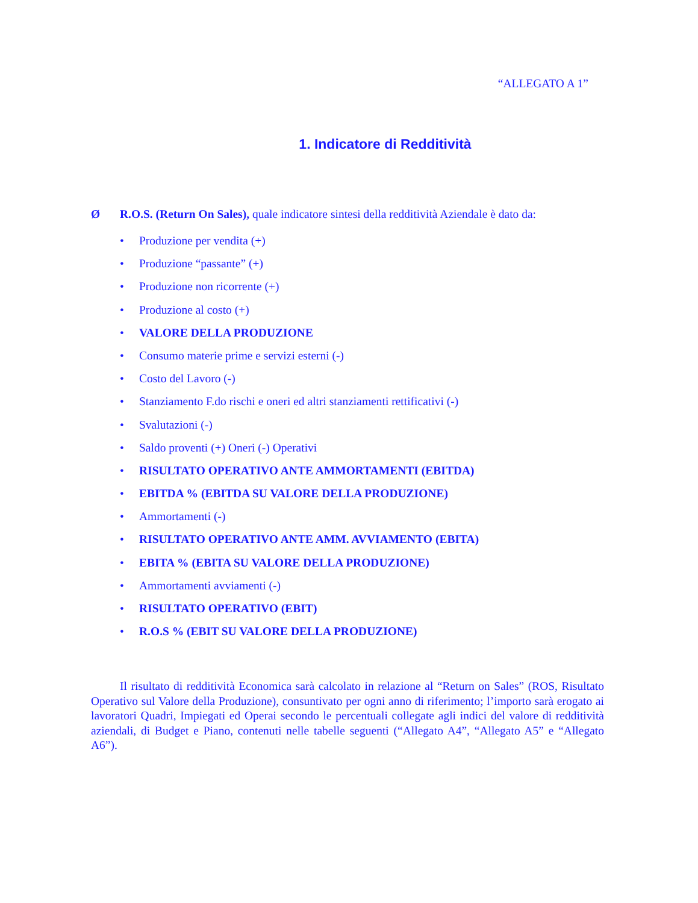“ALLEGATO A 1”
1. Indicatore di Redditività
Ø R.O.S. (Return On Sales), quale indicatore sintesi della redditività Aziendale è dato da:
• Produzione per vendita (+)
• Produzione “passante” (+)
• Produzione non ricorrente (+)
• Produzione al costo (+)
• VALORE DELLA PRODUZIONE
• Consumo materie prime e servizi esterni (-)
• Costo del Lavoro (-)
• Stanziamento F.do rischi e oneri ed altri stanziamenti rettificativi (-)
• Svalutazioni (-)
• Saldo proventi (+) Oneri (-) Operativi
• RISULTATO OPERATIVO ANTE AMMORTAMENTI (EBITDA)
• EBITDA % (EBITDA SU VALORE DELLA PRODUZIONE)
• Ammortamenti (-)
• RISULTATO OPERATIVO ANTE AMM. AVVIAMENTO (EBITA)
• EBITA % (EBITA SU VALORE DELLA PRODUZIONE)
• Ammortamenti avviamenti (-)
• RISULTATO OPERATIVO (EBIT)
• R.O.S % (EBIT SU VALORE DELLA PRODUZIONE)
Il risultato di redditività Economica sarà calcolato in relazione al “Return on Sales” (ROS, Risultato Operativo sul Valore della Produzione), consuntivato per ogni anno di riferimento; l’importo sarà erogato ai lavoratori Quadri, Impiegati ed Operai secondo le percentuali collegate agli indici del valore di redditività aziendali, di Budget e Piano, contenuti nelle tabelle seguenti (“Allegato A4”, “Allegato A5” e “Allegato A6”).